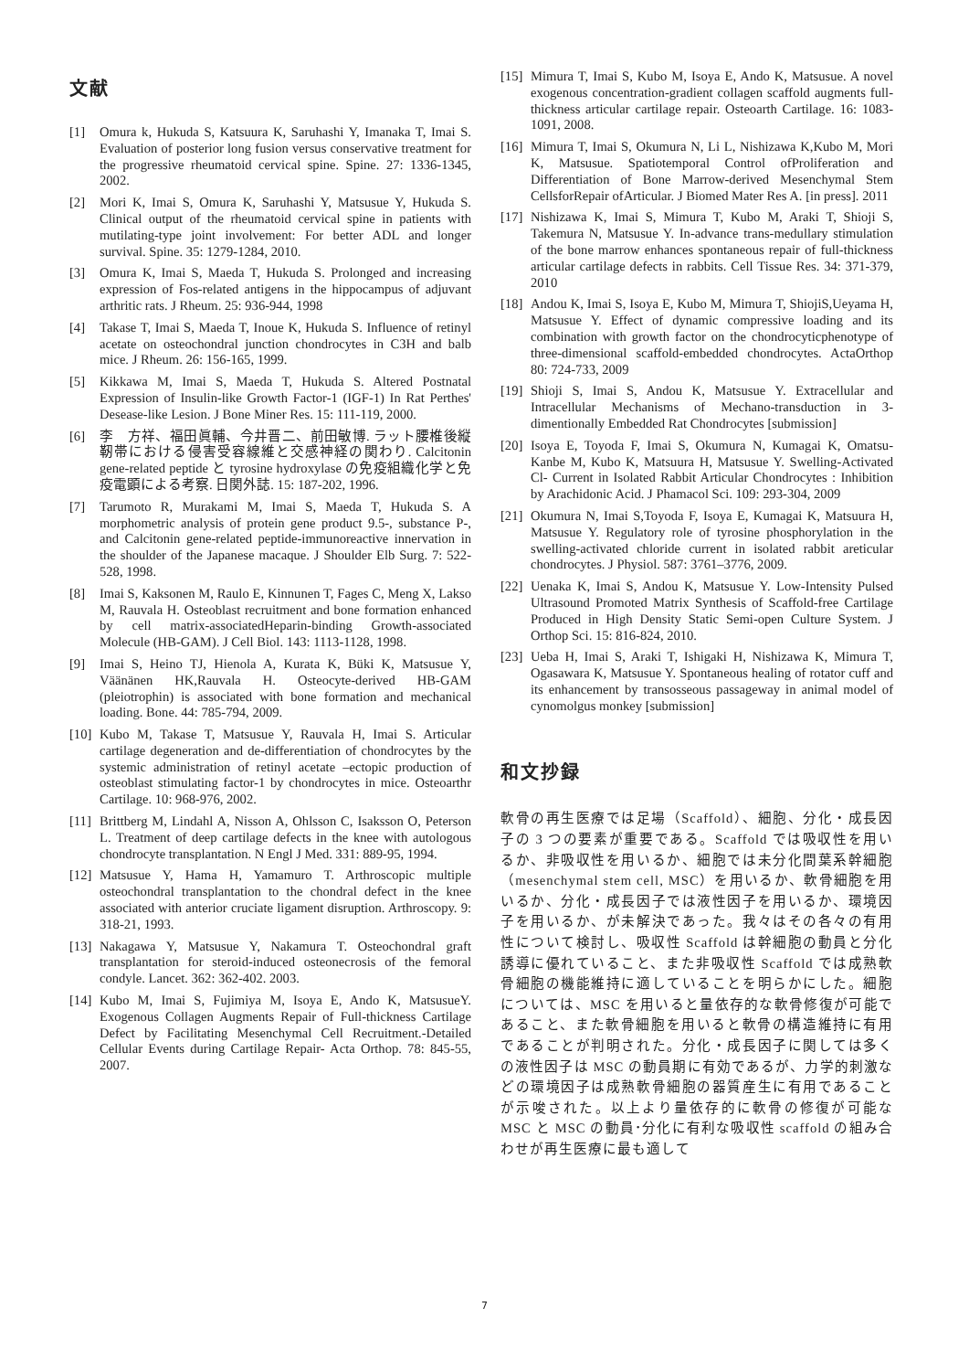文献
[1] Omura k, Hukuda S, Katsuura K, Saruhashi Y, Imanaka T, Imai S. Evaluation of posterior long fusion versus conservative treatment for the progressive rheumatoid cervical spine. Spine. 27: 1336-1345, 2002.
[2] Mori K, Imai S, Omura K, Saruhashi Y, Matsusue Y, Hukuda S. Clinical output of the rheumatoid cervical spine in patients with mutilating-type joint involvement: For better ADL and longer survival. Spine. 35: 1279-1284, 2010.
[3] Omura K, Imai S, Maeda T, Hukuda S. Prolonged and increasing expression of Fos-related antigens in the hippocampus of adjuvant arthritic rats. J Rheum. 25: 936-944, 1998
[4] Takase T, Imai S, Maeda T, Inoue K, Hukuda S. Influence of retinyl acetate on osteochondral junction chondrocytes in C3H and balb mice. J Rheum. 26: 156-165, 1999.
[5] Kikkawa M, Imai S, Maeda T, Hukuda S. Altered Postnatal Expression of Insulin-like Growth Factor-1 (IGF-1) In Rat Perthes' Desease-like Lesion. J Bone Miner Res. 15: 111-119, 2000.
[6] 李　方祥、福田眞輔、今井晋二、前田敏博. ラット腰椎後縦靭帯における侵害受容線維と交感神経の関わり. Calcitonin gene-related peptide と tyrosine hydroxylase の免疫組織化学と免疫電顕による考察. 日関外誌. 15: 187-202, 1996.
[7] Tarumoto R, Murakami M, Imai S, Maeda T, Hukuda S. A morphometric analysis of protein gene product 9.5-, substance P-, and Calcitonin gene-related peptide-immunoreactive innervation in the shoulder of the Japanese macaque. J Shoulder Elb Surg. 7: 522-528, 1998.
[8] Imai S, Kaksonen M, Raulo E, Kinnunen T, Fages C, Meng X, Lakso M, Rauvala H. Osteoblast recruitment and bone formation enhanced by cell matrix-associatedHeparin-binding Growth-associated Molecule (HB-GAM). J Cell Biol. 143: 1113-1128, 1998.
[9] Imai S, Heino TJ, Hienola A, Kurata K, Büki K, Matsusue Y, Väänänen HK,Rauvala H. Osteocyte-derived HB-GAM (pleiotrophin) is associated with bone formation and mechanical loading. Bone. 44: 785-794, 2009.
[10] Kubo M, Takase T, Matsusue Y, Rauvala H, Imai S. Articular cartilage degeneration and de-differentiation of chondrocytes by the systemic administration of retinyl acetate –ectopic production of osteoblast stimulating factor-1 by chondrocytes in mice. Osteoarthr Cartilage. 10: 968-976, 2002.
[11] Brittberg M, Lindahl A, Nisson A, Ohlsson C, Isaksson O, Peterson L. Treatment of deep cartilage defects in the knee with autologous chondrocyte transplantation. N Engl J Med. 331: 889-95, 1994.
[12] Matsusue Y, Hama H, Yamamuro T. Arthroscopic multiple osteochondral transplantation to the chondral defect in the knee associated with anterior cruciate ligament disruption. Arthroscopy. 9: 318-21, 1993.
[13] Nakagawa Y, Matsusue Y, Nakamura T. Osteochondral graft transplantation for steroid-induced osteonecrosis of the femoral condyle. Lancet. 362: 362-402. 2003.
[14] Kubo M, Imai S, Fujimiya M, Isoya E, Ando K, MatsusueY. Exogenous Collagen Augments Repair of Full-thickness Cartilage Defect by Facilitating Mesenchymal Cell Recruitment.-Detailed Cellular Events during Cartilage Repair- Acta Orthop. 78: 845-55, 2007.
[15] Mimura T, Imai S, Kubo M, Isoya E, Ando K, Matsusue. A novel exogenous concentration-gradient collagen scaffold augments full-thickness articular cartilage repair. Osteoarth Cartilage. 16: 1083-1091, 2008.
[16] Mimura T, Imai S, Okumura N, Li L, Nishizawa K,Kubo M, Mori K, Matsusue. Spatiotemporal Control ofProliferation and Differentiation of Bone Marrow-derived Mesenchymal Stem CellsforRepair ofArticular. J Biomed Mater Res A. [in press]. 2011
[17] Nishizawa K, Imai S, Mimura T, Kubo M, Araki T, Shioji S, Takemura N, Matsusue Y. In-advance trans-medullary stimulation of the bone marrow enhances spontaneous repair of full-thickness articular cartilage defects in rabbits. Cell Tissue Res. 34: 371-379, 2010
[18] Andou K, Imai S, Isoya E, Kubo M, Mimura T, ShiojiS,Ueyama H, Matsusue Y. Effect of dynamic compressive loading and its combination with growth factor on the chondrocyticphenotype of three-dimensional scaffold-embedded chondrocytes. ActaOrthop 80: 724-733, 2009
[19] Shioji S, Imai S, Andou K, Matsusue Y. Extracellular and Intracellular Mechanisms of Mechano-transduction in 3-dimentionally Embedded Rat Chondrocytes [submission]
[20] Isoya E, Toyoda F, Imai S, Okumura N, Kumagai K, Omatsu-Kanbe M, Kubo K, Matsuura H, Matsusue Y. Swelling-Activated Cl- Current in Isolated Rabbit Articular Chondrocytes : Inhibition by Arachidonic Acid. J Phamacol Sci. 109: 293-304, 2009
[21] Okumura N, Imai S,Toyoda F, Isoya E, Kumagai K, Matsuura H, Matsusue Y. Regulatory role of tyrosine phosphorylation in the swelling-activated chloride current in isolated rabbit areticular chondrocytes. J Physiol. 587: 3761–3776, 2009.
[22] Uenaka K, Imai S, Andou K, Matsusue Y. Low-Intensity Pulsed Ultrasound Promoted Matrix Synthesis of Scaffold-free Cartilage Produced in High Density Static Semi-open Culture System. J Orthop Sci. 15: 816-824, 2010.
[23] Ueba H, Imai S, Araki T, Ishigaki H, Nishizawa K, Mimura T, Ogasawara K, Matsusue Y. Spontaneous healing of rotator cuff and its enhancement by transosseous passageway in animal model of cynomolgus monkey [submission]
和文抄録
軟骨の再生医療では足場（Scaffold）、細胞、分化・成長因子の 3 つの要素が重要である。Scaffold では吸収性を用いるか、非吸収性を用いるか、細胞では未分化間葉系幹細胞（mesenchymal stem cell, MSC）を用いるか、軟骨細胞を用いるか、分化・成長因子では液性因子を用いるか、環境因子を用いるか、が未解決であった。我々はその各々の有用性について検討し、吸収性 Scaffold は幹細胞の動員と分化誘導に優れていること、また非吸収性 Scaffold では成熟軟骨細胞の機能維持に適していることを明らかにした。細胞については、MSC を用いると量依存的な軟骨修復が可能であること、また軟骨細胞を用いると軟骨の構造維持に有用であることが判明された。分化・成長因子に関しては多くの液性因子は MSC の動員期に有効であるが、力学的刺激などの環境因子は成熟軟骨細胞の器質産生に有用であることが示唆された。以上より量依存的に軟骨の修復が可能な MSC と MSC の動員･分化に有利な吸収性 scaffold の組み合わせが再生医療に最も適して
7